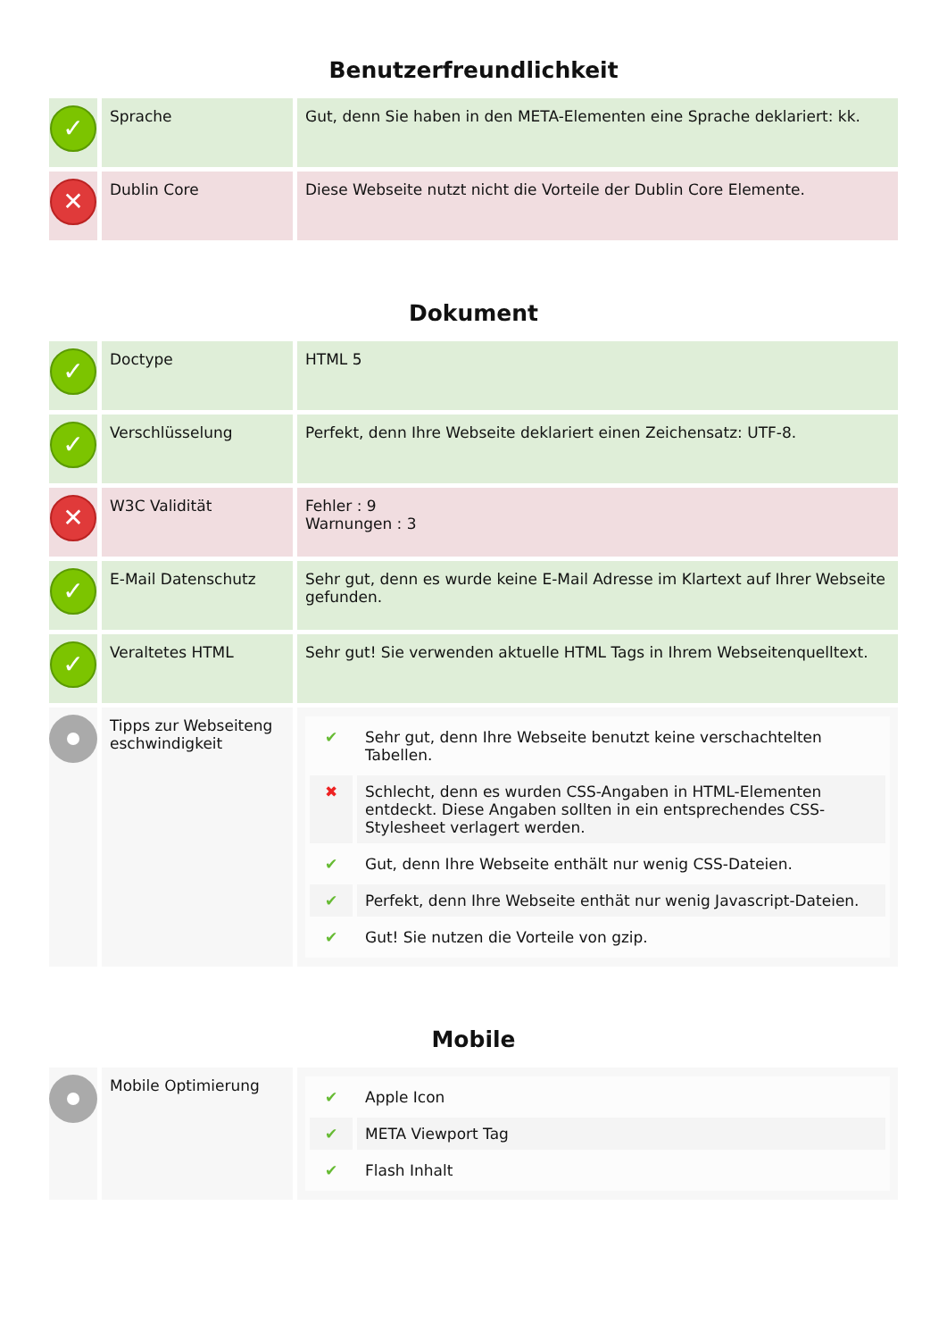Benutzerfreundlichkeit
| ✓ | Sprache | Gut, denn Sie haben in den META-Elementen eine Sprache deklariert: kk. |
| ✕ | Dublin Core | Diese Webseite nutzt nicht die Vorteile der Dublin Core Elemente. |
Dokument
| ✓ | Doctype | HTML 5 |
| ✓ | Verschlüsselung | Perfekt, denn Ihre Webseite deklariert einen Zeichensatz: UTF-8. |
| ✕ | W3C Validität | Fehler : 9 Warnungen : 3 |
| ✓ | E-Mail Datenschutz | Sehr gut, denn es wurde keine E-Mail Adresse im Klartext auf Ihrer Webseite gefunden. |
| ✓ | Veraltetes HTML | Sehr gut! Sie verwenden aktuelle HTML Tags in Ihrem Webseitenquelltext. |
| | Tipps zur Webseiteng eschwindigkeit | / ✔ / Sehr gut, denn Ihre Webseite benutzt keine verschachtelten Tabellen. / / ✖ / Schlecht, denn es wurden CSS-Angaben in HTML-Elementen entdeckt. Diese Angaben sollten in ein entsprechendes CSS-Stylesheet verlagert werden. / / ✔ / Gut, denn Ihre Webseite enthält nur wenig CSS-Dateien. / / ✔ / Perfekt, denn Ihre Webseite enthät nur wenig Javascript-Dateien. / / ✔ / Gut! Sie nutzen die Vorteile von gzip. / |
Mobile
| | Mobile Optimierung | / ✔ / Apple Icon / / ✔ / META Viewport Tag / / ✔ / Flash Inhalt / |